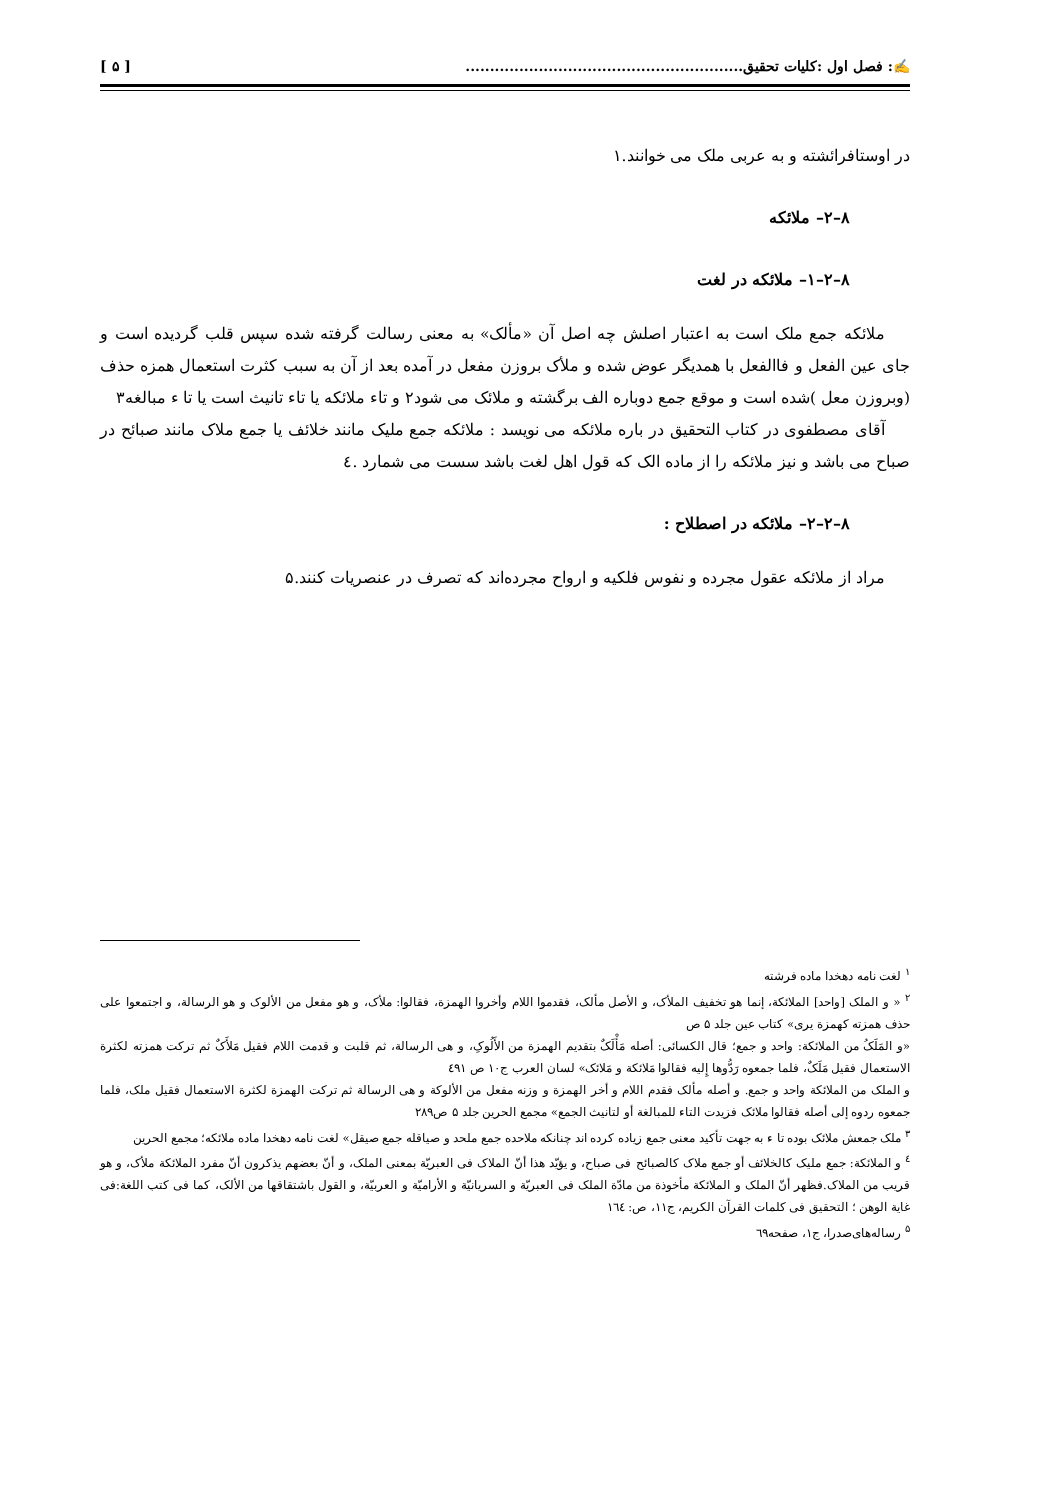✍: فصل اول :کلیات تحقیق......................................................... [ ۵ ]
در اوستافرائشته و به عربی ملک می خوانند.۱
۸–۲– ملائکه
۸–۲–۱– ملائکه در لغت
ملائکه جمع ملک است به اعتبار اصلش چه اصل آن «مألک» به معنی رسالت گرفته شده سپس قلب گردیده است و جای عین الفعل و فاالفعل با همدیگر عوض شده و ملأک بروزن مفعل در آمده بعد از آن به سبب کثرت استعمال همزه حذف (وبروزن معل )شده است و موقع جمع دوباره الف برگشته و ملائک می شود۲ و تاء ملائکه یا تاء تانیث است یا تا ء مبالغه۳
آقای مصطفوی در کتاب التحقیق در باره ملائکه می نویسد : ملائکه جمع ملیک مانند خلائف یا جمع ملاک مانند صبائح در صباح می باشد و نیز ملائکه را از ماده الک که قول اهل لغت باشد سست می شمارد .٤
۸–۲–۲– ملائکه در اصطلاح :
مراد از ملائکه عقول مجرده و نفوس فلکیه و ارواح مجرده‌اند که تصرف در عنصریات کنند.۵
<sup>۱</sup> لغت نامه دهخدا ماده فرشته
<sup>۲</sup> « و الملک [واحد] الملائکة، إنما هو تخفیف الملأک، و الأصل مألک، فقدموا اللام وأخروا الهمزة، فقالوا: ملأک، و هو مفعل من الألوک و هو الرسالة، و اجتمعوا علی حذف همزته کهمزة یری» کتاب عین جلد ۵ ص
«و المَلَکُ من الملائکة: واحد و جمع؛ قال الکسائی: أصله مَأْلَکٌ بتقدیم الهمزة من الأَلُوکِ، و هی الرسالة، ثم قلبت و قدمت اللام فقیل مَلأَکٌ ثم ترکت همزته لکثرة الاستعمال فقیل مَلَکٌ، فلما جمعوه رَدُّوها إِلیه فقالوا مَلائکة و مَلائک» لسان العرب ج۱۰ ص ٤۹۱
و الملک من الملائکة واحد و جمع. و أصله مألک فقدم اللام و أخر الهمزة و وزنه مفعل من الألوکة و هی الرسالة ثم ترکت الهمزة لکثرة الاستعمال فقیل ملک، فلما جمعوه ردوه إلی أصله فقالوا ملائک فزیدت التاء للمبالغة أو لتانیث الجمع» مجمع الحرین جلد ۵ ص۲۸۹
<sup>۳</sup> ملک جمعش ملائک بوده تا ء به جهت تأکید معنی جمع زیاده کرده اند چنانکه ملاحده جمع ملحد و صیاقله جمع صیقل» لغت نامه دهخدا ماده ملائکه؛ مجمع الحرین
<sup>٤</sup> و الملائکة: جمع ملیک کالخلائف أو جمع ملاک کالصبائح فی صباح، و یؤیّد هذا أنّ الملاک فی العبریّة بمعنی الملک، و أنّ بعضهم یذکرون أنّ مفرد الملائکة ملأک، و هو قریب من الملاک.فظهر أنّ الملک و الملائکة مأخوذة من مادّة الملک فی العبریّة و السریانیّة و الأرامیّة و العربیّة، و القول باشتقاقها من الألک، کما فی کتب اللغة:فی غایة الوهن ؛ التحقیق فی کلمات القرآن الکریم، ج۱۱، ص: ۱٦٤
<sup>۵</sup> رساله‌های‌صدرا، ج۱، صفحه٦۹